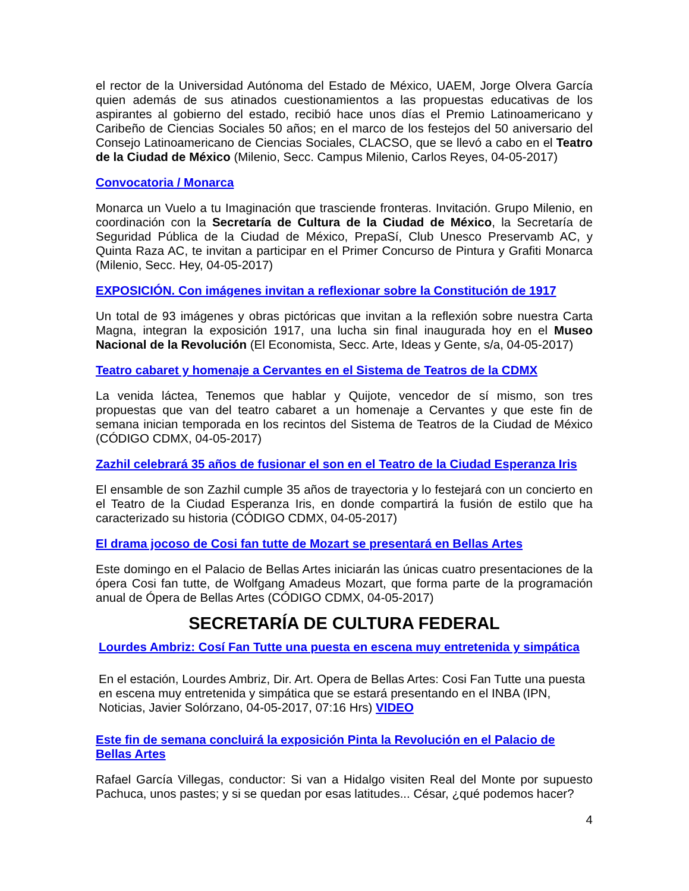el rector de la Universidad Autónoma del Estado de México, UAEM, Jorge Olvera García quien además de sus atinados cuestionamientos a las propuestas educativas de los aspirantes al gobierno del estado, recibió hace unos días el Premio Latinoamericano y Caribeño de Ciencias Sociales 50 años; en el marco de los festejos del 50 aniversario del Consejo Latinoamericano de Ciencias Sociales, CLACSO, que se llevó a cabo en el Teatro de la Ciudad de México (Milenio, Secc. Campus Milenio, Carlos Reyes, 04-05-2017)
Convocatoria / Monarca
Monarca un Vuelo a tu Imaginación que trasciende fronteras. Invitación. Grupo Milenio, en coordinación con la Secretaría de Cultura de la Ciudad de México, la Secretaría de Seguridad Pública de la Ciudad de México, PrepaSí, Club Unesco Preservamb AC, y Quinta Raza AC, te invitan a participar en el Primer Concurso de Pintura y Grafiti Monarca (Milenio, Secc. Hey, 04-05-2017)
EXPOSICIÓN. Con imágenes invitan a reflexionar sobre la Constitución de 1917
Un total de 93 imágenes y obras pictóricas que invitan a la reflexión sobre nuestra Carta Magna, integran la exposición 1917, una lucha sin final inaugurada hoy en el Museo Nacional de la Revolución (El Economista, Secc. Arte, Ideas y Gente, s/a, 04-05-2017)
Teatro cabaret y homenaje a Cervantes en el Sistema de Teatros de la CDMX
La venida láctea, Tenemos que hablar y Quijote, vencedor de sí mismo, son tres propuestas que van del teatro cabaret a un homenaje a Cervantes y que este fin de semana inician temporada en los recintos del Sistema de Teatros de la Ciudad de México (CÓDIGO CDMX, 04-05-2017)
Zazhil celebrará 35 años de fusionar el son en el Teatro de la Ciudad Esperanza Iris
El ensamble de son Zazhil cumple 35 años de trayectoria y lo festejará con un concierto en el Teatro de la Ciudad Esperanza Iris, en donde compartirá la fusión de estilo que ha caracterizado su historia (CÓDIGO CDMX, 04-05-2017)
El drama jocoso de Cosi fan tutte de Mozart se presentará en Bellas Artes
Este domingo en el Palacio de Bellas Artes iniciarán las únicas cuatro presentaciones de la ópera Cosi fan tutte, de Wolfgang Amadeus Mozart, que forma parte de la programación anual de Ópera de Bellas Artes (CÓDIGO CDMX, 04-05-2017)
SECRETARÍA DE CULTURA FEDERAL
Lourdes Ambriz: Cosí Fan Tutte una puesta en escena muy entretenida y simpática
En el estación, Lourdes Ambriz, Dir. Art. Opera de Bellas Artes: Cosi Fan Tutte una puesta en escena muy entretenida y simpática que se estará presentando en el INBA (IPN, Noticias, Javier Solórzano, 04-05-2017, 07:16 Hrs) VIDEO
Este fin de semana concluirá la exposición Pinta la Revolución en el Palacio de Bellas Artes
Rafael García Villegas, conductor: Si van a Hidalgo visiten Real del Monte por supuesto Pachuca, unos pastes; y si se quedan por esas latitudes... César, ¿qué podemos hacer?
4